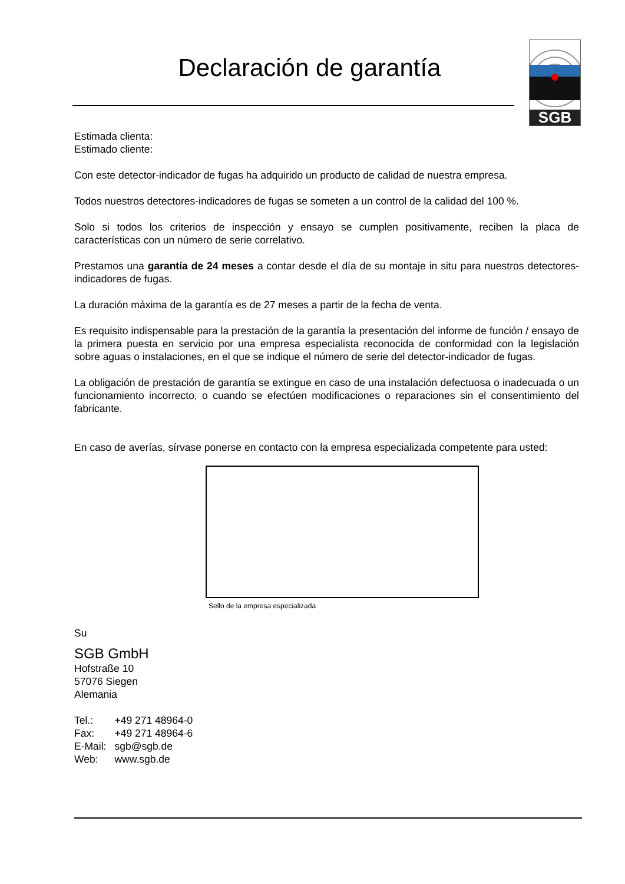Declaración de garantía
SGB
Estimada clienta:
Estimado cliente:
Con este detector-indicador de fugas ha adquirido un producto de calidad de nuestra empresa.
Todos nuestros detectores-indicadores de fugas se someten a un control de la calidad del 100 %.
Solo si todos los criterios de inspección y ensayo se cumplen positivamente, reciben la placa de características con un número de serie correlativo.
Prestamos una garantía de 24 meses a contar desde el día de su montaje in situ para nuestros detectores-indicadores de fugas.
La duración máxima de la garantía es de 27 meses a partir de la fecha de venta.
Es requisito indispensable para la prestación de la garantía la presentación del informe de función / ensayo de la primera puesta en servicio por una empresa especialista reconocida de conformidad con la legislación sobre aguas o instalaciones, en el que se indique el número de serie del detector-indicador de fugas.
La obligación de prestación de garantía se extingue en caso de una instalación defectuosa o inadecuada o un funcionamiento incorrecto, o cuando se efectúen modificaciones o reparaciones sin el consentimiento del fabricante.
En caso de averías, sírvase ponerse en contacto con la empresa especializada competente para usted:
Sello de la empresa especializada
Su
SGB GmbH
Hofstraße 10
57076 Siegen
Alemania
| Tel.: | +49 271 48964-0 |
| Fax: | +49 271 48964-6 |
| E-Mail: | sgb@sgb.de |
| Web: | www.sgb.de |